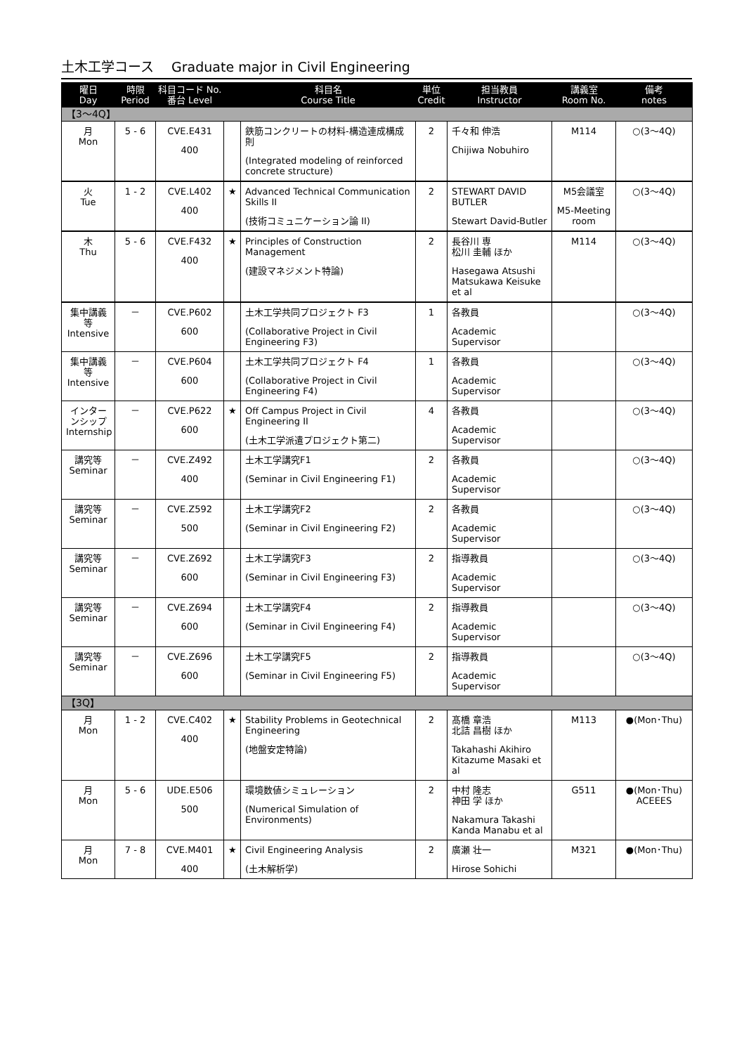土木工学コース　 Graduate major in Civil Engineering
| 曜日 Day | 時限 Period | 科目コード No. 番台 Level | | 科目名 Course Title | 単位 Credit | 担当教員 Instructor | 講義室 Room No. | 備考 notes |
| --- | --- | --- | --- | --- | --- | --- | --- | --- |
| 【3～4Q】 | | | | | | | | |
| 月 Mon | 5 - 6 | CVE.E431 400 | | 鉄筋コンクリートの材料-構造連成構成則 (Integrated modeling of reinforced concrete structure) | 2 | 千々和 伸浩 Chijiwa Nobuhiro | M114 | ○(3～4Q) |
| 火 Tue | 1 - 2 | CVE.L402 400 | ★ | Advanced Technical Communication Skills II (技術コミュニケーション論 II) | 2 | STEWART DAVID BUTLER Stewart David-Butler | M5会議室 M5-Meeting room | ○(3～4Q) |
| 木 Thu | 5 - 6 | CVE.F432 400 | ★ | Principles of Construction Management (建設マネジメント特論) | 2 | 長谷川 専 松川 圭輔 ほか Hasegawa Atsushi Matsukawa Keisuke et al | M114 | ○(3～4Q) |
| 集中講義等 Intensive | － | CVE.P602 600 | | 土木工学共同プロジェクト F3 (Collaborative Project in Civil Engineering F3) | 1 | 各教員 Academic Supervisor | | ○(3～4Q) |
| 集中講義等 Intensive | － | CVE.P604 600 | | 土木工学共同プロジェクト F4 (Collaborative Project in Civil Engineering F4) | 1 | 各教員 Academic Supervisor | | ○(3～4Q) |
| インターンシップ Internship | － | CVE.P622 600 | ★ | Off Campus Project in Civil Engineering II (土木工学派遣プロジェクト第二) | 4 | 各教員 Academic Supervisor | | ○(3～4Q) |
| 講究等 Seminar | － | CVE.Z492 400 | | 土木工学講究F1 (Seminar in Civil Engineering F1) | 2 | 各教員 Academic Supervisor | | ○(3～4Q) |
| 講究等 Seminar | － | CVE.Z592 500 | | 土木工学講究F2 (Seminar in Civil Engineering F2) | 2 | 各教員 Academic Supervisor | | ○(3～4Q) |
| 講究等 Seminar | － | CVE.Z692 600 | | 土木工学講究F3 (Seminar in Civil Engineering F3) | 2 | 指導教員 Academic Supervisor | | ○(3～4Q) |
| 講究等 Seminar | － | CVE.Z694 600 | | 土木工学講究F4 (Seminar in Civil Engineering F4) | 2 | 指導教員 Academic Supervisor | | ○(3～4Q) |
| 講究等 Seminar | － | CVE.Z696 600 | | 土木工学講究F5 (Seminar in Civil Engineering F5) | 2 | 指導教員 Academic Supervisor | | ○(3～4Q) |
| 【3Q】 | | | | | | | | |
| 月 Mon | 1 - 2 | CVE.C402 400 | ★ | Stability Problems in Geotechnical Engineering (地盤安定特論) | 2 | 髙橋 章浩 北詰 昌樹 ほか Takahashi Akihiro Kitazume Masaki et al | M113 | ●(Mon･Thu) |
| 月 Mon | 5 - 6 | UDE.E506 500 | | 環境数値シミュレーション (Numerical Simulation of Environments) | 2 | 中村 隆志 神田 学 ほか Nakamura Takashi Kanda Manabu et al | G511 | ●(Mon･Thu) ACEEES |
| 月 Mon | 7 - 8 | CVE.M401 400 | ★ | Civil Engineering Analysis (土木解析学) | 2 | 廣瀬 壮一 Hirose Sohichi | M321 | ●(Mon･Thu) |